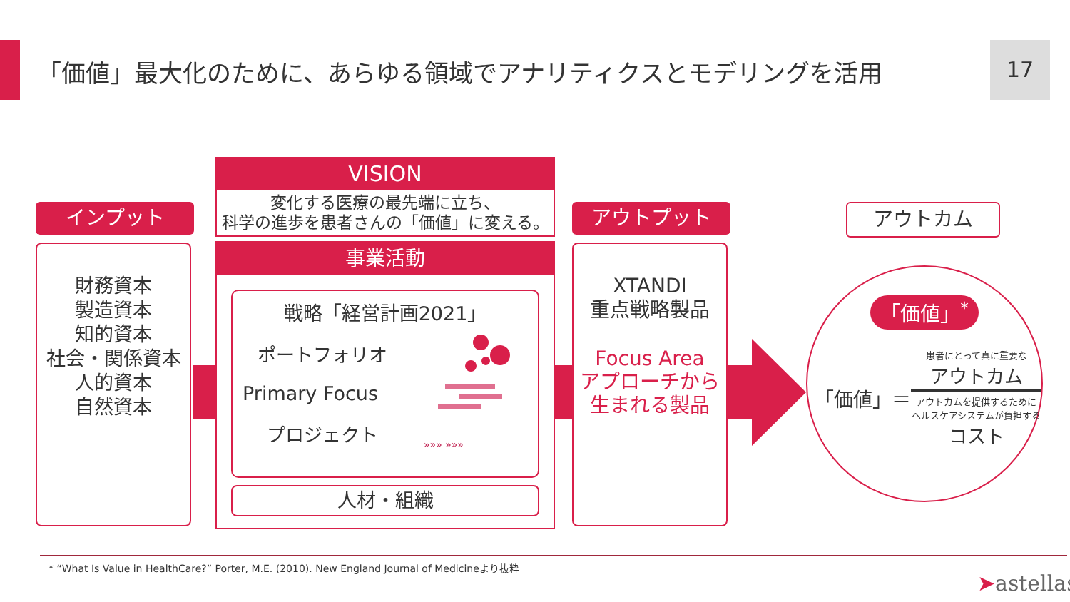「価値」最大化のために、あらゆる領域でアナリティクスとモデリングを活用
17
インプット
財務資本
製造資本
知的資本
社会・関係資本
人的資本
自然資本
VISION
変化する医療の最先端に立ち、
科学の進歩を患者さんの「価値」に変える。
事業活動
戦略「経営計画2021」
ポートフォリオ
Primary Focus
プロジェクト
»»» »»»
人材・組織
アウトプット
XTANDI
重点戦略製品
Focus Area
アプローチから
生まれる製品
アウトカム
「価値」<sup>*</sup>
「価値」＝
患者にとって真に重要な
アウトカム
アウトカムを提供するために
ヘルスケアシステムが負担する
コスト
* “What Is Value in HealthCare?” Porter, M.E. (2010). New England Journal of Medicineより抜粋
➤astellas